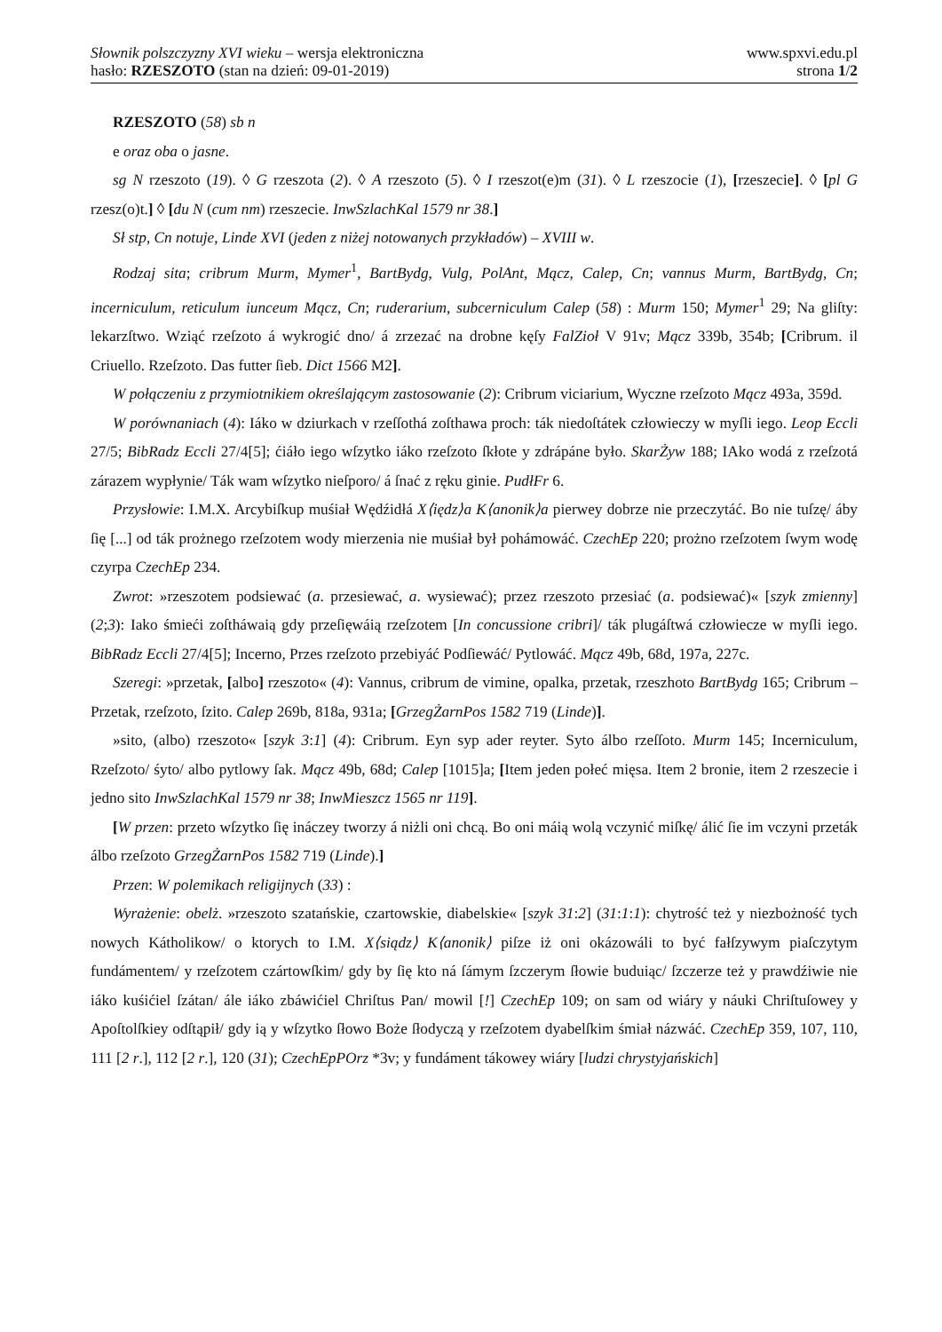Słownik polszczyzny XVI wieku – wersja elektroniczna
hasło: RZESZOTO (stan na dzień: 09-01-2019)
www.spxvi.edu.pl
strona 1/2
RZESZOTO (58) sb n
e oraz oba o jasne.
sg N rzeszoto (19). ◊ G rzeszota (2). ◊ A rzeszoto (5). ◊ I rzeszot(e)m (31). ◊ L rzeszocie (1), [rzeszecie]. ◊ [pl G rzesz(o)t.] ◊ [du N (cum nm) rzeszecie. InwSzlachKal 1579 nr 38.]
Sł stp, Cn notuje, Linde XVI (jeden z niżej notowanych przykładów) – XVIII w.
Rodzaj sita; cribrum Murm, Mymer<sup>1</sup>, BartBydg, Vulg, PolAnt, Mącz, Calep, Cn; vannus Murm, BartBydg, Cn; incerniculum, reticulum iunceum Mącz, Cn; ruderarium, subcerniculum Calep (58) : Murm 150; Mymer<sup>1</sup> 29; Na gliſty: lekarzſtwo. Wziąć rzeſzoto á wykrogić dno/ á zrzezać na drobne kęſy FalZioł V 91v; Mącz 339b, 354b; [Cribrum. il Criuello. Rzeſzoto. Das futter ſieb. Dict 1566 M2].
W połączeniu z przymiotnikiem określającym zastosowanie (2): Cribrum viciarium, Wyczne rzeſzoto Mącz 493a, 359d.
W porównaniach (4): Iáko w dziurkach v rzeſſothá zoſthawa proch: ták niedoſtátek człowieczy w myſli iego. Leop Eccli 27/5; BibRadz Eccli 27/4[5]; ćiáło iego wſzytko iáko rzeſzoto ſkłote y zdrápáne było. SkarŻyw 188; IAko wodá z rzeſzotá zárazem wypłynie/ Ták wam wſzytko nieſporo/ á ſnać z ręku ginie. PudłFr 6.
Przysłowie: I.M.X. Arcybiſkup muśiał Wędźidłá X⟨iędz⟩a K⟨anonik⟩a pierwey dobrze nie przeczytáć. Bo nie tuſzę/ áby ſię [...] od ták prożnego rzeſzotem wody mierzenia nie muśiał był pohámowáć. CzechEp 220; prożno rzeſzotem ſwym wodę czyrpa CzechEp 234.
Zwrot: »rzeszotem podsiewać (a. przesiewać, a. wysiewać); przez rzeszoto przesiać (a. podsiewać)« [szyk zmienny] (2;3): Iako śmieći zoſtháwaią gdy przeſięwáią rzeſzotem [In concussione cribri]/ ták plugáſtwá człowiecze w myſli iego. BibRadz Eccli 27/4[5]; Incerno, Przes rzeſzoto przebiyáć Podſiewáć/ Pytlowáć. Mącz 49b, 68d, 197a, 227c.
Szeregi: »przetak, [albo] rzeszoto« (4): Vannus, cribrum de vimine, opalka, przetak, rzeszhoto BartBydg 165; Cribrum – Przetak, rzeſzoto, ſzito. Calep 269b, 818a, 931a; [GrzegŻarnPos 1582 719 (Linde)].
»sito, (albo) rzeszoto« [szyk 3:1] (4): Cribrum. Eyn syp ader reyter. Syto álbo rzeſſoto. Murm 145; Incerniculum, Rzeſzoto/ śyto/ albo pytlowy ſak. Mącz 49b, 68d; Calep [1015]a; [Item jeden połeć mięsa. Item 2 bronie, item 2 rzeszecie i jedno sito InwSzlachKal 1579 nr 38; InwMieszcz 1565 nr 119].
[W przen: przeto wſzytko ſię ináczey tworzy á niżli oni chcą. Bo oni máią wolą vczynić miſkę/ álić ſie im vczyni przeták álbo rzeſzoto GrzegŻarnPos 1582 719 (Linde).]
Przen: W polemikach religijnych (33) :
Wyrażenie: obelż. »rzeszoto szatańskie, czartowskie, diabelskie« [szyk 31:2] (31:1:1): chytrość też y niezbożność tych nowych Kátholikow/ o ktorych to I.M. X⟨siądz⟩ K⟨anonik⟩ piſze iż oni okázowáli to być fałſzywym piaſczytym fundámentem/ y rzeſzotem czártowſkim/ gdy by ſię kto ná ſámym ſzczerym ſłowie buduiąc/ ſzczerze też y prawdźiwie nie iáko kuśićiel ſzátan/ ále iáko zbáwićiel Chriſtus Pan/ mowil [!] CzechEp 109; on sam od wiáry y náuki Chriſtuſowey y Apoſtolſkiey odſtąpił/ gdy ią y wſzytko ſłowo Boże ſłodyczą y rzeſzotem dyabelſkim śmiał názwáć. CzechEp 359, 107, 110, 111 [2 r.], 112 [2 r.], 120 (31); CzechEpPOrz *3v; y fundáment tákowey wiáry [ludzi chrystyjańskich]